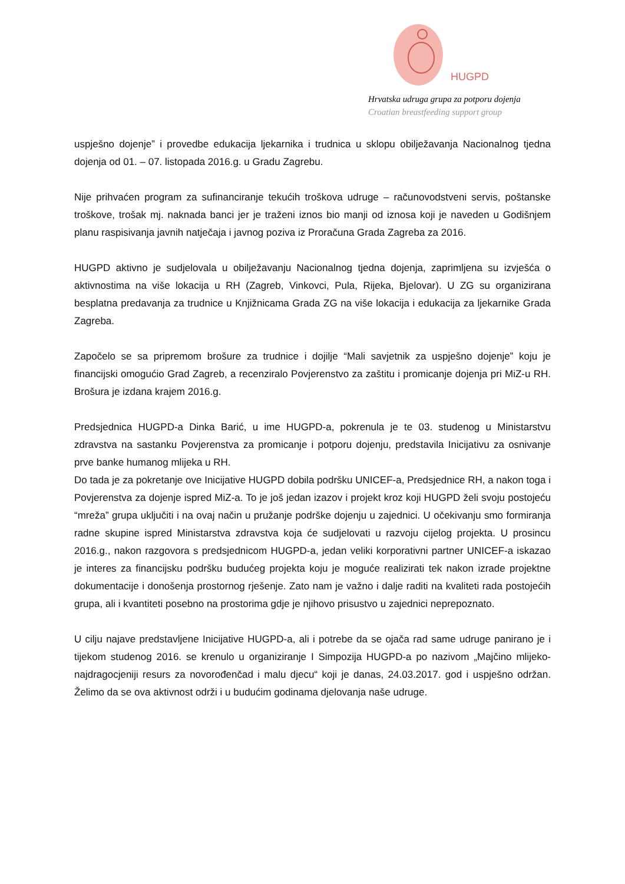HUGPD
Hrvatska udruga grupa za potporu dojenja
Croatian breastfeeding support group
uspješno dojenje” i provedbe edukacija ljekarnika i trudnica u sklopu obilježavanja Nacionalnog tjedna dojenja od 01. – 07. listopada 2016.g. u Gradu Zagrebu.
Nije prihvaćen program za sufinanciranje tekućih troškova udruge – računovodstveni servis, poštanske troškove, trošak mj. naknada banci jer je traženi iznos bio manji od iznosa koji je naveden u Godišnjem planu raspisivanja javnih natječaja i javnog poziva iz Proračuna Grada Zagreba za 2016.
HUGPD aktivno je sudjelovala u obilježavanju Nacionalnog tjedna dojenja, zaprimljena su izvješća o aktivnostima na više lokacija u RH (Zagreb, Vinkovci, Pula, Rijeka, Bjelovar). U ZG su organizirana besplatna predavanja za trudnice u Knjižnicama Grada ZG na više lokacija i edukacija za ljekarnike Grada Zagreba.
Započelo se sa pripremom brošure za trudnice i dojilje “Mali savjetnik za uspješno dojenje” koju je financijski omogućio Grad Zagreb, a recenziralo Povjerenstvo za zaštitu i promicanje dojenja pri MiZ-u RH. Brošura je izdana krajem 2016.g.
Predsjednica HUGPD-a Dinka Barić, u ime HUGPD-a, pokrenula je te 03. studenog u Ministarstvu zdravstva na sastanku Povjerenstva za promicanje i potporu dojenju, predstavila Inicijativu za osnivanje prve banke humanog mlijeka u RH.
Do tada je za pokretanje ove Inicijative HUGPD dobila podršku UNICEF-a, Predsjednice RH, a nakon toga i Povjerenstva za dojenje ispred MiZ-a. To je još jedan izazov i projekt kroz koji HUGPD želi svoju postojeću “mreža” grupa uključiti i na ovaj način u pružanje podrške dojenju u zajednici. U očekivanju smo formiranja radne skupine ispred Ministarstva zdravstva koja će sudjelovati u razvoju cijelog projekta. U prosincu 2016.g., nakon razgovora s predsjednicom HUGPD-a, jedan veliki korporativni partner UNICEF-a iskazao je interes za financijsku podršku budućeg projekta koju je moguće realizirati tek nakon izrade projektne dokumentacije i donošenja prostornog rješenje. Zato nam je važno i dalje raditi na kvaliteti rada postojećih grupa, ali i kvantiteti posebno na prostorima gdje je njihovo prisustvo u zajednici neprepoznato.
U cilju najave predstavljene Inicijative HUGPD-a, ali i potrebe da se ojača rad same udruge panirano je i tijekom studenog 2016. se krenulo u organiziranje I Simpozija HUGPD-a po nazivom „Majčino mlijeko- najdragocjeniji resurs za novorođenčad i malu djecu“ koji je danas, 24.03.2017. god i uspješno održan. Želimo da se ova aktivnost održi i u budućim godinama djelovanja naše udruge.